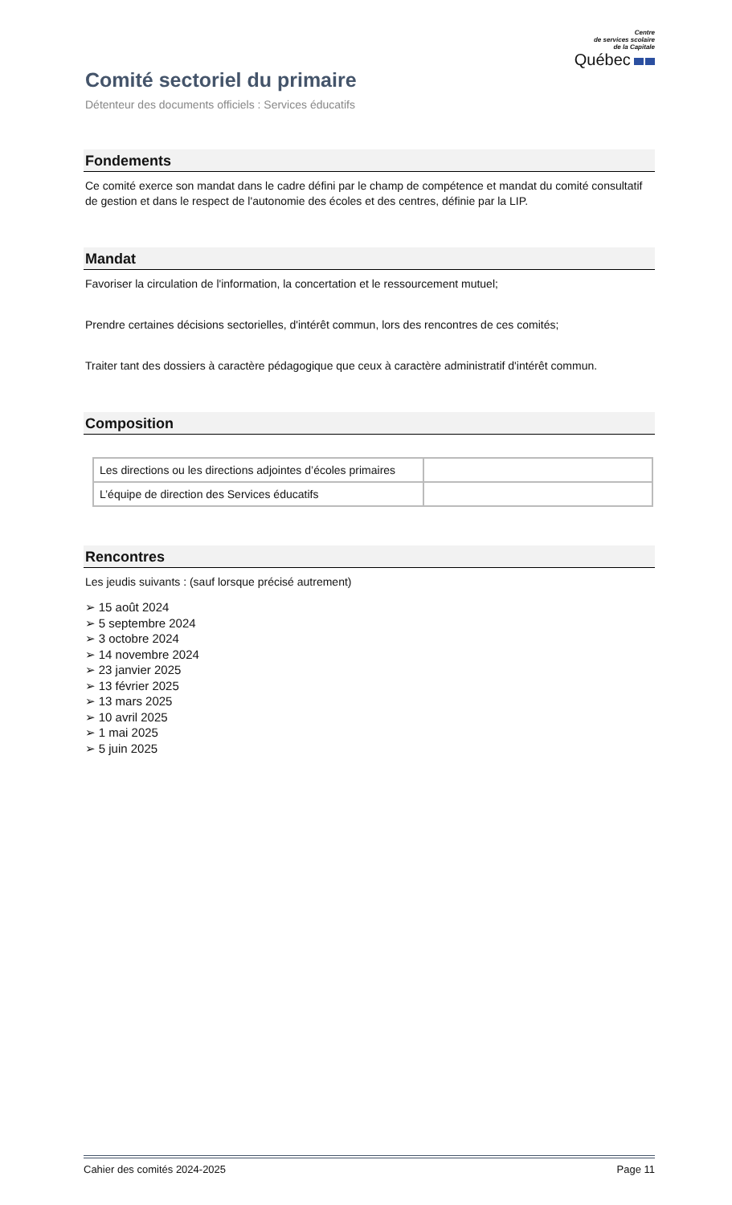Centre
de services scolaire
de la Capitale
Québec
Comité sectoriel du primaire
Détenteur des documents officiels : Services éducatifs
Fondements
Ce comité exerce son mandat dans le cadre défini par le champ de compétence et mandat du comité consultatif de gestion et dans le respect de l'autonomie des écoles et des centres, définie par la LIP.
Mandat
Favoriser la circulation de l'information, la concertation et le ressourcement mutuel;
Prendre certaines décisions sectorielles, d'intérêt commun, lors des rencontres de ces comités;
Traiter tant des dossiers à caractère pédagogique que ceux à caractère administratif d'intérêt commun.
Composition
| Les directions ou les directions adjointes d’écoles primaires | |
| L’équipe de direction des Services éducatifs | |
Rencontres
Les jeudis suivants : (sauf lorsque précisé autrement)
➢ 15 août 2024
➢ 5 septembre 2024
➢ 3 octobre 2024
➢ 14 novembre 2024
➢ 23 janvier 2025
➢ 13 février 2025
➢ 13 mars 2025
➢ 10 avril 2025
➢ 1 mai 2025
➢ 5 juin 2025
Cahier des comités 2024-2025 Page 11